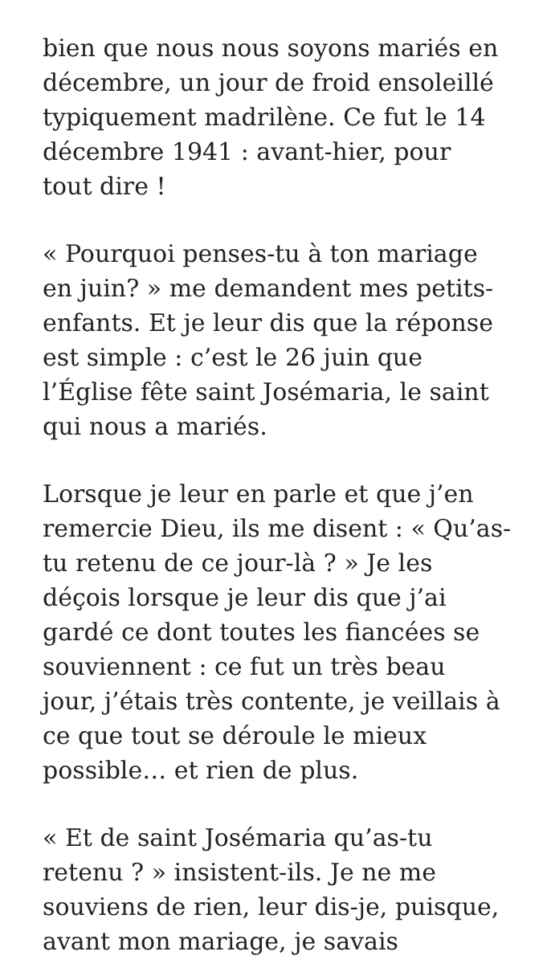bien que nous nous soyons mariés en
décembre, un jour de froid ensoleillé
typiquement madrilène. Ce fut le 14
décembre 1941 : avant-hier, pour
tout dire !
« Pourquoi penses-tu à ton mariage
en juin? » me demandent mes petits-
enfants. Et je leur dis que la réponse
est simple : c’est le 26 juin que
l’Église fête saint Josémaria, le saint
qui nous a mariés.
Lorsque je leur en parle et que j’en
remercie Dieu, ils me disent : « Qu’as-
tu retenu de ce jour-là ? » Je les
déçois lorsque je leur dis que j’ai
gardé ce dont toutes les fiancées se
souviennent : ce fut un très beau
jour, j’étais très contente, je veillais à
ce que tout se déroule le mieux
possible… et rien de plus.
« Et de saint Josémaria qu’as-tu
retenu ? » insistent-ils. Je ne me
souviens de rien, leur dis-je, puisque,
avant mon mariage, je savais